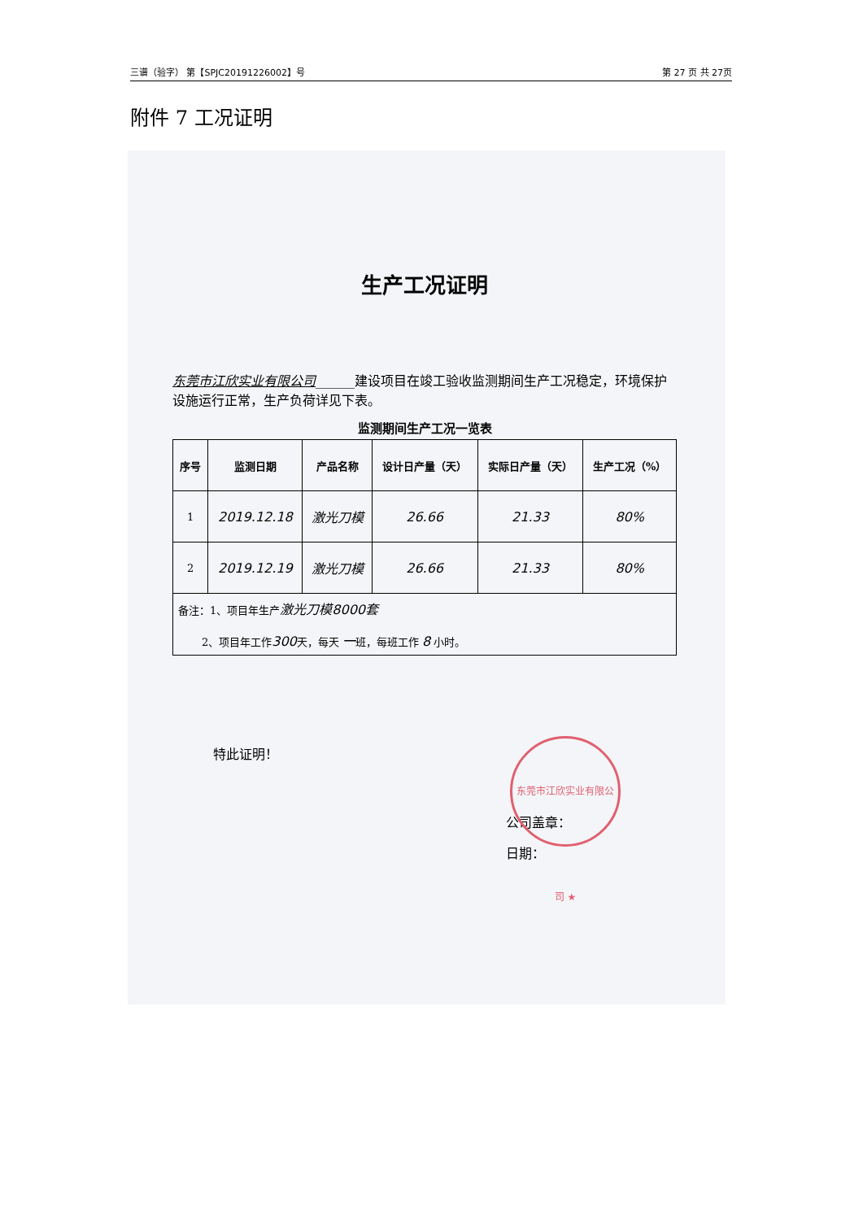三谱（验字） 第【SPJC20191226002】号 第 27 页 共 27页
附件 7 工况证明
生产工况证明
东莞市江欣实业有限公司______建设项目在竣工验收监测期间生产工况稳定，环境保护设施运行正常，生产负荷详见下表。
监测期间生产工况一览表
| 序号 | 监测日期 | 产品名称 | 设计日产量（天） | 实际日产量（天） | 生产工况（%） |
| --- | --- | --- | --- | --- | --- |
| 1 | 2019.12.18 | 激光刀模 | 26.66 | 21.33 | 80% |
| 2 | 2019.12.19 | 激光刀模 | 26.66 | 21.33 | 80% |
| 备注：1、项目年生产 激光刀模8000套 2、项目年工作 300 天，每天 一 班，每班工作 8 小时。 | | | | | |
特此证明！
公司盖章：
日期：
东莞市江欣实业有限公司 ★